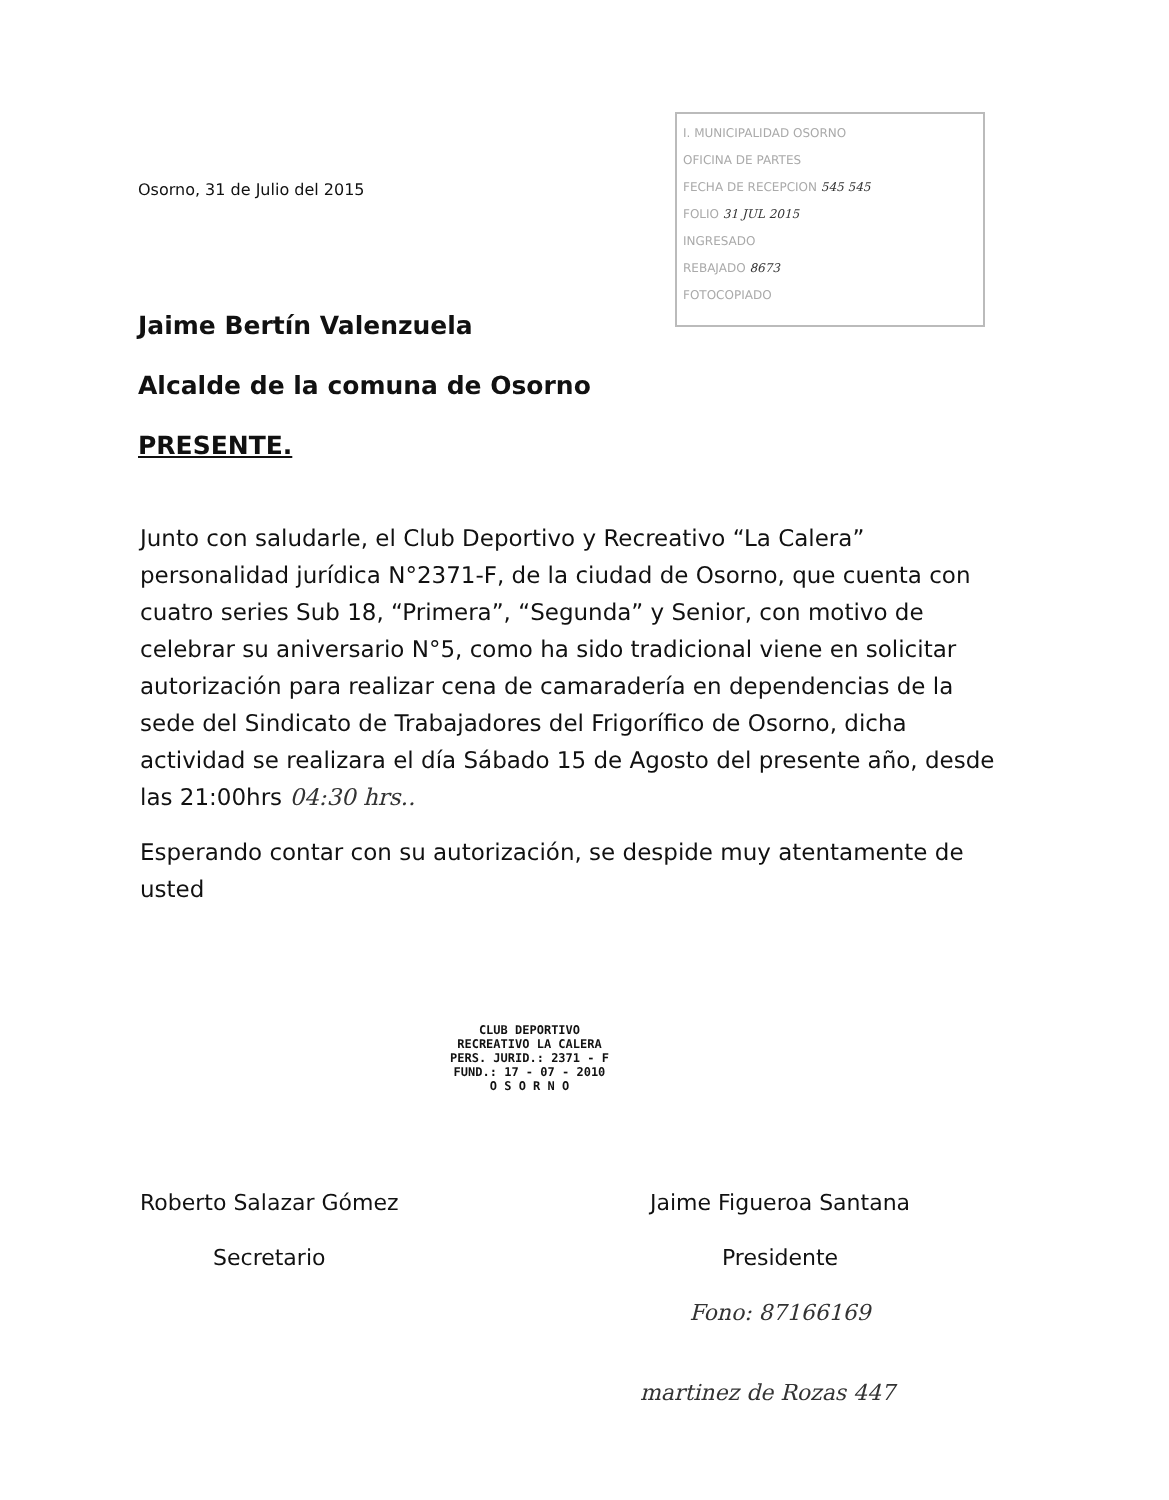Osorno, 31 de Julio del 2015
I. MUNICIPALIDAD OSORNO
OFICINA DE PARTES
FECHA DE RECEPCION 545 545
FOLIO 31 JUL 2015
INGRESADO
REBAJADO 8673
FOTOCOPIADO
Jaime Bertín Valenzuela
Alcalde de la comuna de Osorno
PRESENTE.
Junto con saludarle, el Club Deportivo y Recreativo “La Calera” personalidad jurídica N°2371-F, de la ciudad de Osorno, que cuenta con cuatro series Sub 18, “Primera”, “Segunda” y Senior, con motivo de celebrar su aniversario N°5, como ha sido tradicional viene en solicitar autorización para realizar cena de camaradería en dependencias de la sede del Sindicato de Trabajadores del Frigorífico de Osorno, dicha actividad se realizara el día Sábado 15 de Agosto del presente año, desde las 21:00hrs 04:30 hrs..
Esperando contar con su autorización, se despide muy atentamente de usted
CLUB DEPORTIVO
RECREATIVO LA CALERA
PERS. JURID.: 2371 - F
FUND.: 17 - 07 - 2010
O S O R N O
Roberto Salazar Gómez
Secretario
Jaime Figueroa Santana
Presidente
Fono: 87166169
martinez de Rozas 447